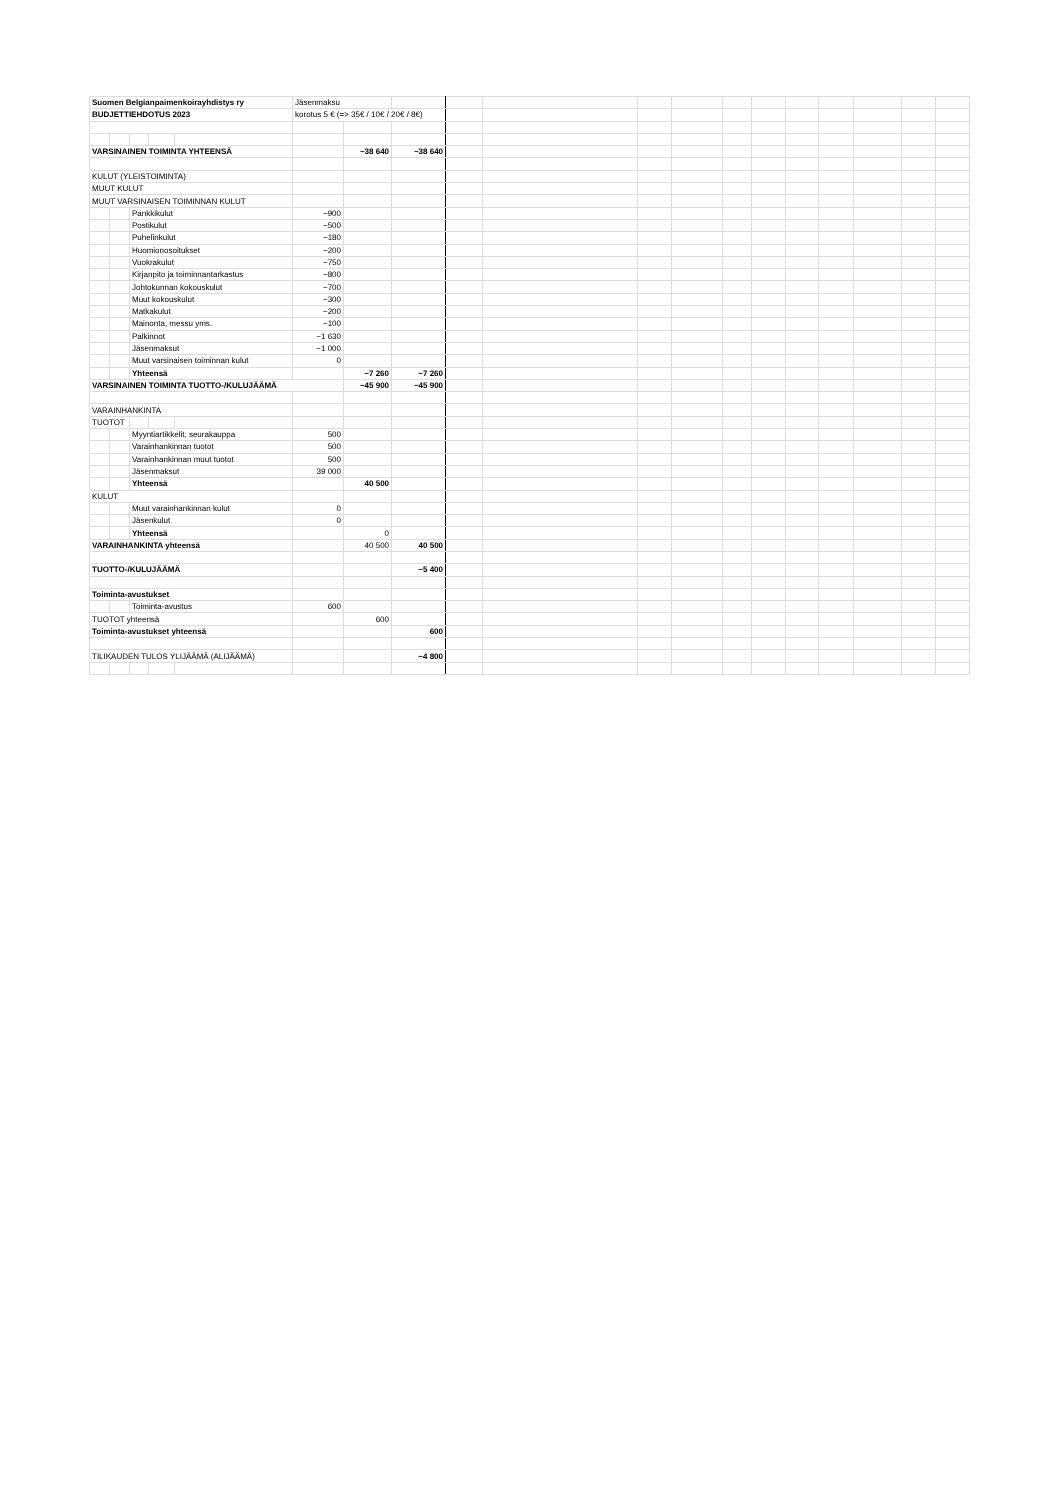| Suomen Belgianpaimenkoirayhdistys ry | | | | | Jäsenmaksu | | | | | | | | | | | | | |
| BUDJETTIEHDOTUS 2023 | | | | | korotus 5 € (=> 35€ / 10€ / 20€ / 8€) | | | | | | | | | | | | | |
| VARSINAINEN TOIMINTA YHTEENSÄ | | | | | | −38 640 | −38 640 | | | | | | | | | | | |
| KULUT (YLEISTOIMINTA) | | | | | | | | | | | | | | | | | | |
| MUUT KULUT | | | | | | | | | | | | | | | | | | |
| MUUT VARSINAISEN TOIMINNAN KULUT | | | | | | | | | | | | | | | | | | |
| | | Pankkikulut | | | −900 | | | | | | | | | | | | | |
| | | Postikulut | | | −500 | | | | | | | | | | | | | |
| | | Puhelinkulut | | | −180 | | | | | | | | | | | | | |
| | | Huomionosoitukset | | | −200 | | | | | | | | | | | | | |
| | | Vuokrakulut | | | −750 | | | | | | | | | | | | | |
| | | Kirjanpito ja toiminnantarkastus | | | −800 | | | | | | | | | | | | | |
| | | Johtokunnan kokouskulut | | | −700 | | | | | | | | | | | | | |
| | | Muut kokouskulut | | | −300 | | | | | | | | | | | | | |
| | | Matkakulut | | | −200 | | | | | | | | | | | | | |
| | | Mainonta, messu yms. | | | −100 | | | | | | | | | | | | | |
| | | Palkinnot | | | −1 630 | | | | | | | | | | | | | |
| | | Jäsenmaksut | | | −1 000 | | | | | | | | | | | | | |
| | | Muut varsinaisen toiminnan kulut | | | 0 | | | | | | | | | | | | | |
| | | Yhteensä | | | | −7 260 | −7 260 | | | | | | | | | | | |
| VARSINAINEN TOIMINTA TUOTTO-/KULUJÄÄMÄ | | | | | | −45 900 | −45 900 | | | | | | | | | | | |
| VARAINHANKINTA | | | | | | | | | | | | | | | | | | |
| TUOTOT | | | | | | | | | | | | | | | | | | |
| | | Myyntiartikkelit, seurakauppa | | | 500 | | | | | | | | | | | | | |
| | | Varainhankinnan tuotot | | | 500 | | | | | | | | | | | | | |
| | | Varainhankinnan muut tuotot | | | 500 | | | | | | | | | | | | | |
| | | Jäsenmaksut | | | 39 000 | | | | | | | | | | | | | |
| | | Yhteensä | | | | 40 500 | | | | | | | | | | | | |
| KULUT | | | | | | | | | | | | | | | | | | |
| | | Muut varainhankinnan kulut | | | 0 | | | | | | | | | | | | | |
| | | Jäsenkulut | | | 0 | | | | | | | | | | | | | |
| | | Yhteensä | | | | 0 | | | | | | | | | | | | |
| VARAINHANKINTA yhteensä | | | | | | 40 500 | 40 500 | | | | | | | | | | | |
| TUOTTO-/KULUJÄÄMÄ | | | | | | | −5 400 | | | | | | | | | | | |
| Toiminta-avustukset | | | | | | | | | | | | | | | | | | |
| | | Toiminta-avustus | | | 600 | | | | | | | | | | | | | |
| TUOTOT yhteensä | | | | | | 600 | | | | | | | | | | | | |
| Toiminta-avustukset yhteensä | | | | | | | 600 | | | | | | | | | | | |
| TILIKAUDEN TULOS YLIJÄÄMÄ (ALIJÄÄMÄ) | | | | | | | −4 800 | | | | | | | | | | | |